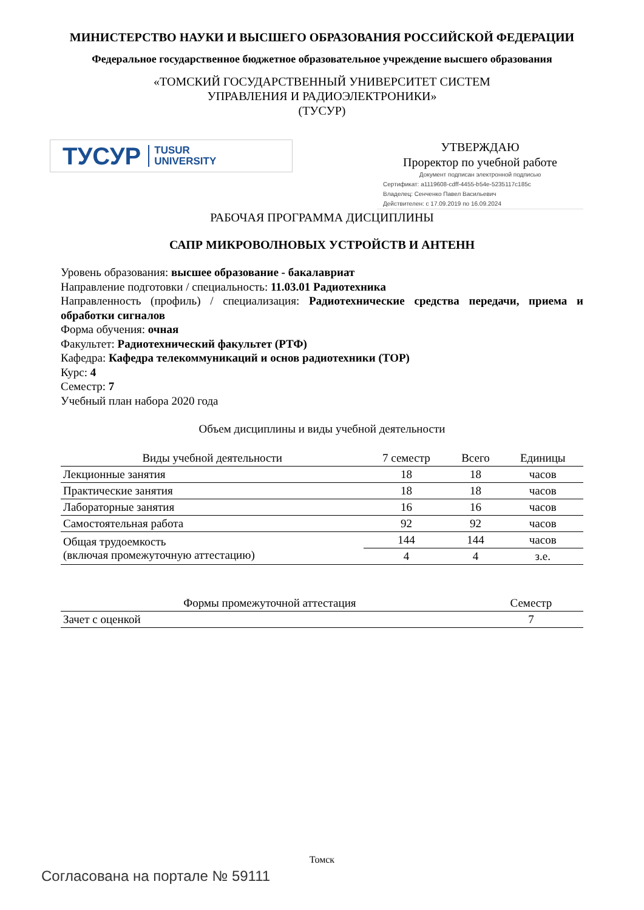МИНИСТЕРСТВО НАУКИ И ВЫСШЕГО ОБРАЗОВАНИЯ РОССИЙСКОЙ ФЕДЕРАЦИИ
Федеральное государственное бюджетное образовательное учреждение высшего образования
«ТОМСКИЙ ГОСУДАРСТВЕННЫЙ УНИВЕРСИТЕТ СИСТЕМ
УПРАВЛЕНИЯ И РАДИОЭЛЕКТРОНИКИ»
(ТУСУР)
ТУСУР TUSUR
UNIVERSITY
УТВЕРЖДАЮ
Проректор по учебной работе
Документ подписан электронной подписью
Сертификат: a1119608-cdff-4455-b54e-5235117c185c
Владелец: Сенченко Павел Васильевич
Действителен: с 17.09.2019 по 16.09.2024
РАБОЧАЯ ПРОГРАММА ДИСЦИПЛИНЫ
САПР МИКРОВОЛНОВЫХ УСТРОЙСТВ И АНТЕНН
Уровень образования: высшее образование - бакалавриат
Направление подготовки / специальность: 11.03.01 Радиотехника
Направленность (профиль) / специализация: Радиотехнические средства передачи, приема и обработки сигналов
Форма обучения: очная
Факультет: Радиотехнический факультет (РТФ)
Кафедра: Кафедра телекоммуникаций и основ радиотехники (ТОР)
Курс: 4
Семестр: 7
Учебный план набора 2020 года
Объем дисциплины и виды учебной деятельности
| Виды учебной деятельности | 7 семестр | Всего | Единицы |
| --- | --- | --- | --- |
| Лекционные занятия | 18 | 18 | часов |
| Практические занятия | 18 | 18 | часов |
| Лабораторные занятия | 16 | 16 | часов |
| Самостоятельная работа | 92 | 92 | часов |
| Общая трудоемкость (включая промежуточную аттестацию) | 144 | 144 | часов |
| | 4 | 4 | з.е. |
| Формы промежуточной аттестация | Семестр |
| --- | --- |
| Зачет с оценкой | 7 |
Томск
Согласована на портале № 59111